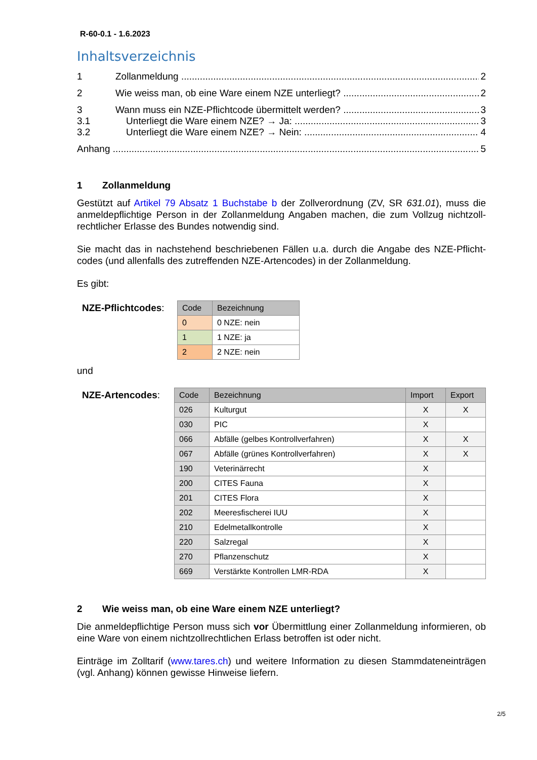R-60-0.1 - 1.6.2023
Inhaltsverzeichnis
1 Zollanmeldung 2
2 Wie weiss man, ob eine Ware einem NZE unterliegt? 2
3 Wann muss ein NZE-Pflichtcode übermittelt werden? 3
3.1 Unterliegt die Ware einem NZE? → Ja: 3
3.2 Unterliegt die Ware einem NZE? → Nein: 4
Anhang 5
1 Zollanmeldung
Gestützt auf Artikel 79 Absatz 1 Buchstabe b der Zollverordnung (ZV, SR 631.01), muss die anmeldepflichtige Person in der Zollanmeldung Angaben machen, die zum Vollzug nichtzoll-rechtlicher Erlasse des Bundes notwendig sind.
Sie macht das in nachstehend beschriebenen Fällen u.a. durch die Angabe des NZE-Pflicht-codes (und allenfalls des zutreffenden NZE-Artencodes) in der Zollanmeldung.
Es gibt:
NZE-Pflichtcodes:
| Code | Bezeichnung |
| --- | --- |
| 0 | 0 NZE: nein |
| 1 | 1 NZE: ja |
| 2 | 2 NZE: nein |
und
NZE-Artencodes:
| Code | Bezeichnung | Import | Export |
| --- | --- | --- | --- |
| 026 | Kulturgut | X | X |
| 030 | PIC | X | |
| 066 | Abfälle (gelbes Kontrollverfahren) | X | X |
| 067 | Abfälle (grünes Kontrollverfahren) | X | X |
| 190 | Veterinärrecht | X | |
| 200 | CITES Fauna | X | |
| 201 | CITES Flora | X | |
| 202 | Meeresfischerei IUU | X | |
| 210 | Edelmetallkontrolle | X | |
| 220 | Salzregal | X | |
| 270 | Pflanzenschutz | X | |
| 669 | Verstärkte Kontrollen LMR-RDA | X | |
2 Wie weiss man, ob eine Ware einem NZE unterliegt?
Die anmeldepflichtige Person muss sich vor Übermittlung einer Zollanmeldung informieren, ob eine Ware von einem nichtzollrechtlichen Erlass betroffen ist oder nicht.
Einträge im Zolltarif (www.tares.ch) und weitere Information zu diesen Stammdateneinträgen (vgl. Anhang) können gewisse Hinweise liefern.
2/5